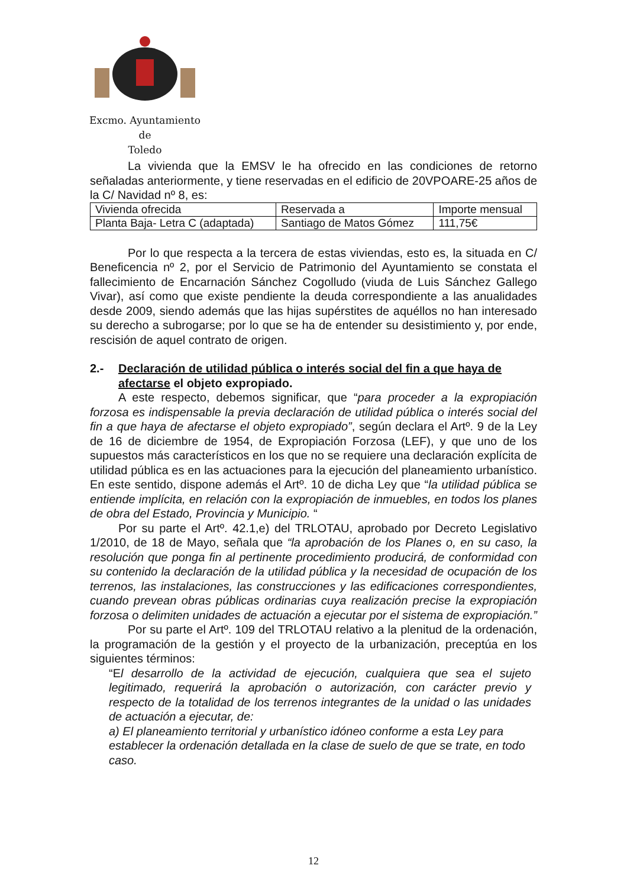Excmo. Ayuntamiento
de
Toledo
La vivienda que la EMSV le ha ofrecido en las condiciones de retorno señaladas anteriormente, y tiene reservadas en el edificio de 20VPOARE-25 años de la C/ Navidad nº 8, es:
| Vivienda ofrecida | Reservada a | Importe mensual |
| Planta Baja- Letra C (adaptada) | Santiago de Matos Gómez | 111,75€ |
Por lo que respecta a la tercera de estas viviendas, esto es, la situada en C/ Beneficencia nº 2, por el Servicio de Patrimonio del Ayuntamiento se constata el fallecimiento de Encarnación Sánchez Cogolludo (viuda de Luis Sánchez Gallego Vivar), así como que existe pendiente la deuda correspondiente a las anualidades desde 2009, siendo además que las hijas supérstites de aquéllos no han interesado su derecho a subrogarse; por lo que se ha de entender su desistimiento y, por ende, rescisión de aquel contrato de origen.
2.- Declaración de utilidad pública o interés social del fin a que haya de afectarse el objeto expropiado.
A este respecto, debemos significar, que “para proceder a la expropiación forzosa es indispensable la previa declaración de utilidad pública o interés social del fin a que haya de afectarse el objeto expropiado”, según declara el Artº. 9 de la Ley de 16 de diciembre de 1954, de Expropiación Forzosa (LEF), y que uno de los supuestos más característicos en los que no se requiere una declaración explícita de utilidad pública es en las actuaciones para la ejecución del planeamiento urbanístico. En este sentido, dispone además el Artº. 10 de dicha Ley que “la utilidad pública se entiende implícita, en relación con la expropiación de inmuebles, en todos los planes de obra del Estado, Provincia y Municipio. “
Por su parte el Artº. 42.1,e) del TRLOTAU, aprobado por Decreto Legislativo 1/2010, de 18 de Mayo, señala que “la aprobación de los Planes o, en su caso, la resolución que ponga fin al pertinente procedimiento producirá, de conformidad con su contenido la declaración de la utilidad pública y la necesidad de ocupación de los terrenos, las instalaciones, las construcciones y las edificaciones correspondientes, cuando prevean obras públicas ordinarias cuya realización precise la expropiación forzosa o delimiten unidades de actuación a ejecutar por el sistema de expropiación.”
Por su parte el Artº. 109 del TRLOTAU relativo a la plenitud de la ordenación, la programación de la gestión y el proyecto de la urbanización, preceptúa en los siguientes términos:
“El desarrollo de la actividad de ejecución, cualquiera que sea el sujeto legitimado, requerirá la aprobación o autorización, con carácter previo y respecto de la totalidad de los terrenos integrantes de la unidad o las unidades de actuación a ejecutar, de:
a) El planeamiento territorial y urbanístico idóneo conforme a esta Ley para establecer la ordenación detallada en la clase de suelo de que se trate, en todo caso.
12